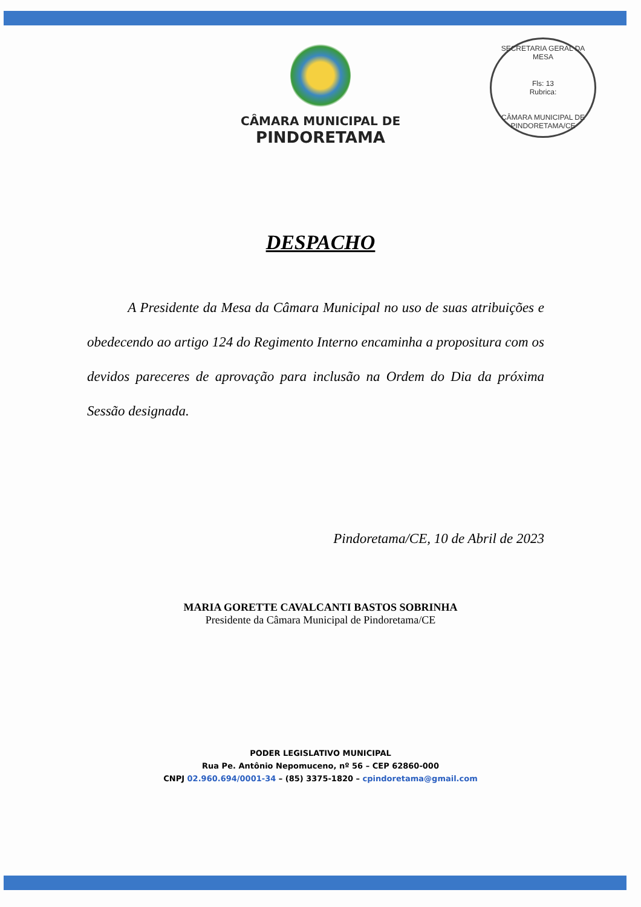SECRETARIA GERAL DA MESA
Fls: 13
Rubrica:
CÂMARA MUNICIPAL DE PINDORETAMA/CE
CÂMARA MUNICIPAL DE
PINDORETAMA
DESPACHO
A Presidente da Mesa da Câmara Municipal no uso de suas atribuições e obedecendo ao artigo 124 do Regimento Interno encaminha a propositura com os devidos pareceres de aprovação para inclusão na Ordem do Dia da próxima Sessão designada.
Pindoretama/CE, 10 de Abril de 2023
MARIA GORETTE CAVALCANTI BASTOS SOBRINHA
Presidente da Câmara Municipal de Pindoretama/CE
PODER LEGISLATIVO MUNICIPAL
Rua Pe. Antônio Nepomuceno, nº 56 – CEP 62860-000
CNPJ 02.960.694/0001-34 – (85) 3375-1820 – cpindoretama@gmail.com